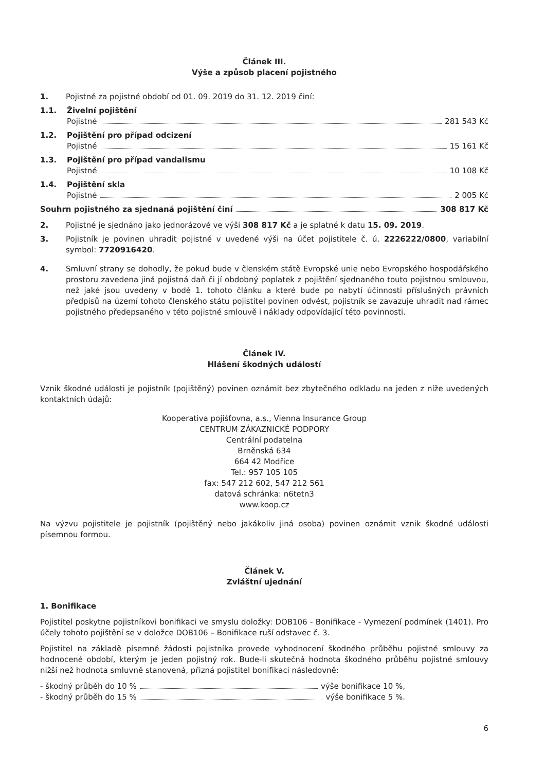Článek III.
Výše a způsob placení pojistného
1. Pojistné za pojistné období od 01. 09. 2019 do 31. 12. 2019 činí:
1.1. Živelní pojištění
Pojistné 281 543 Kč
1.2. Pojištění pro případ odcizení
Pojistné 15 161 Kč
1.3. Pojištění pro případ vandalismu
Pojistné 10 108 Kč
1.4. Pojištění skla
Pojistné 2 005 Kč
Souhrn pojistného za sjednaná pojištění činí 308 817 Kč
2. Pojistné je sjednáno jako jednorázové ve výši 308 817 Kč a je splatné k datu 15. 09. 2019.
3. Pojistník je povinen uhradit pojistné v uvedené výši na účet pojistitele č. ú. 2226222/0800, variabilní symbol: 7720916420.
4. Smluvní strany se dohodly, že pokud bude v členském státě Evropské unie nebo Evropského hospodářského prostoru zavedena jiná pojistná daň či jí obdobný poplatek z pojištění sjednaného touto pojistnou smlouvou, než jaké jsou uvedeny v bodě 1. tohoto článku a které bude po nabytí účinnosti příslušných právních předpisů na území tohoto členského státu pojistitel povinen odvést, pojistník se zavazuje uhradit nad rámec pojistného předepsaného v této pojistné smlouvě i náklady odpovídající této povinnosti.
Článek IV.
Hlášení škodných událostí
Vznik škodné události je pojistník (pojištěný) povinen oznámit bez zbytečného odkladu na jeden z níže uvedených kontaktních údajů:
Kooperativa pojišťovna, a.s., Vienna Insurance Group
CENTRUM ZÁKAZNICKÉ PODPORY
Centrální podatelna
Brněnská 634
664 42 Modřice
Tel.: 957 105 105
fax: 547 212 602, 547 212 561
datová schránka: n6tetn3
www.koop.cz
Na výzvu pojistitele je pojistník (pojištěný nebo jakákoliv jiná osoba) povinen oznámit vznik škodné události písemnou formou.
Článek V.
Zvláštní ujednání
1. Bonifikace
Pojistitel poskytne pojistníkovi bonifikaci ve smyslu doložky: DOB106 - Bonifikace - Vymezení podmínek (1401). Pro účely tohoto pojištění se v doložce DOB106 – Bonifikace ruší odstavec č. 3.
Pojistitel na základě písemné žádosti pojistníka provede vyhodnocení škodného průběhu pojistné smlouvy za hodnocené období, kterým je jeden pojistný rok. Bude-li skutečná hodnota škodného průběhu pojistné smlouvy nižší než hodnota smluvně stanovená, přizná pojistitel bonifikaci následovně:
- škodný průběh do 10 % výše bonifikace 10 %,
- škodný průběh do 15 % výše bonifikace 5 %.
6